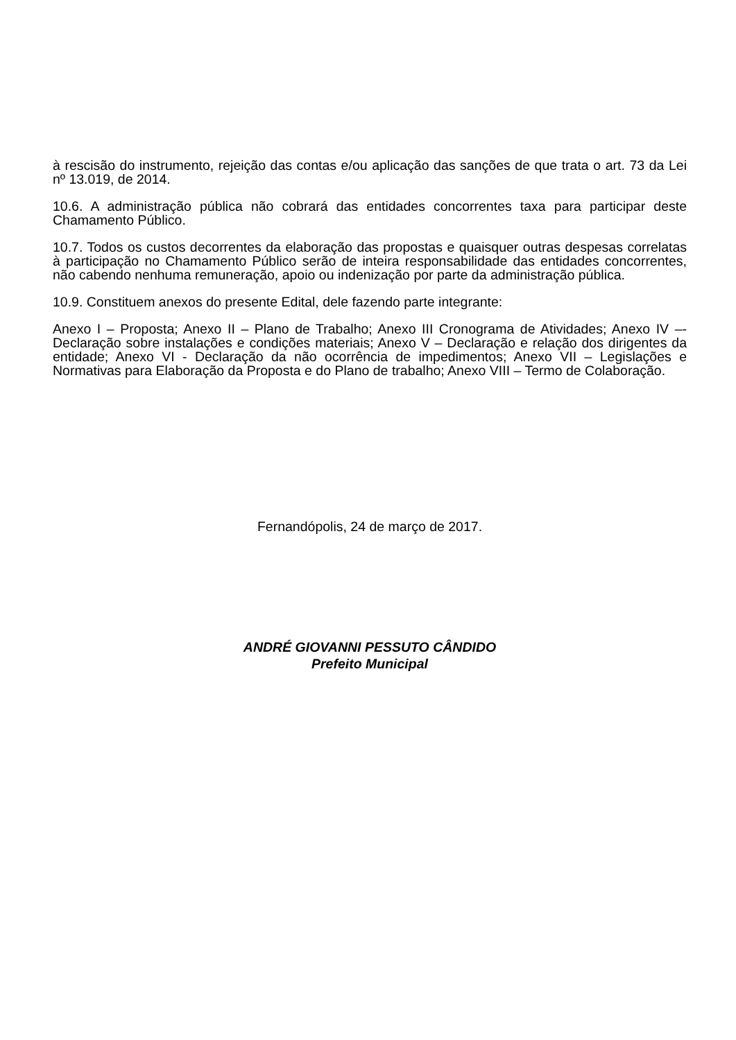à rescisão do instrumento, rejeição das contas e/ou aplicação das sanções de que trata o art. 73 da Lei nº 13.019, de 2014.
10.6. A administração pública não cobrará das entidades concorrentes taxa para participar deste Chamamento Público.
10.7. Todos os custos decorrentes da elaboração das propostas e quaisquer outras despesas correlatas à participação no Chamamento Público serão de inteira responsabilidade das entidades concorrentes, não cabendo nenhuma remuneração, apoio ou indenização por parte da administração pública.
10.9. Constituem anexos do presente Edital, dele fazendo parte integrante:
Anexo I – Proposta; Anexo II – Plano de Trabalho; Anexo III Cronograma de Atividades; Anexo IV –- Declaração sobre instalações e condições materiais; Anexo V – Declaração e relação dos dirigentes da entidade; Anexo VI - Declaração da não ocorrência de impedimentos; Anexo VII – Legislações e Normativas para Elaboração da Proposta e do Plano de trabalho; Anexo VIII – Termo de Colaboração.
Fernandópolis, 24 de março de 2017.
ANDRÉ GIOVANNI PESSUTO CÂNDIDO
Prefeito Municipal